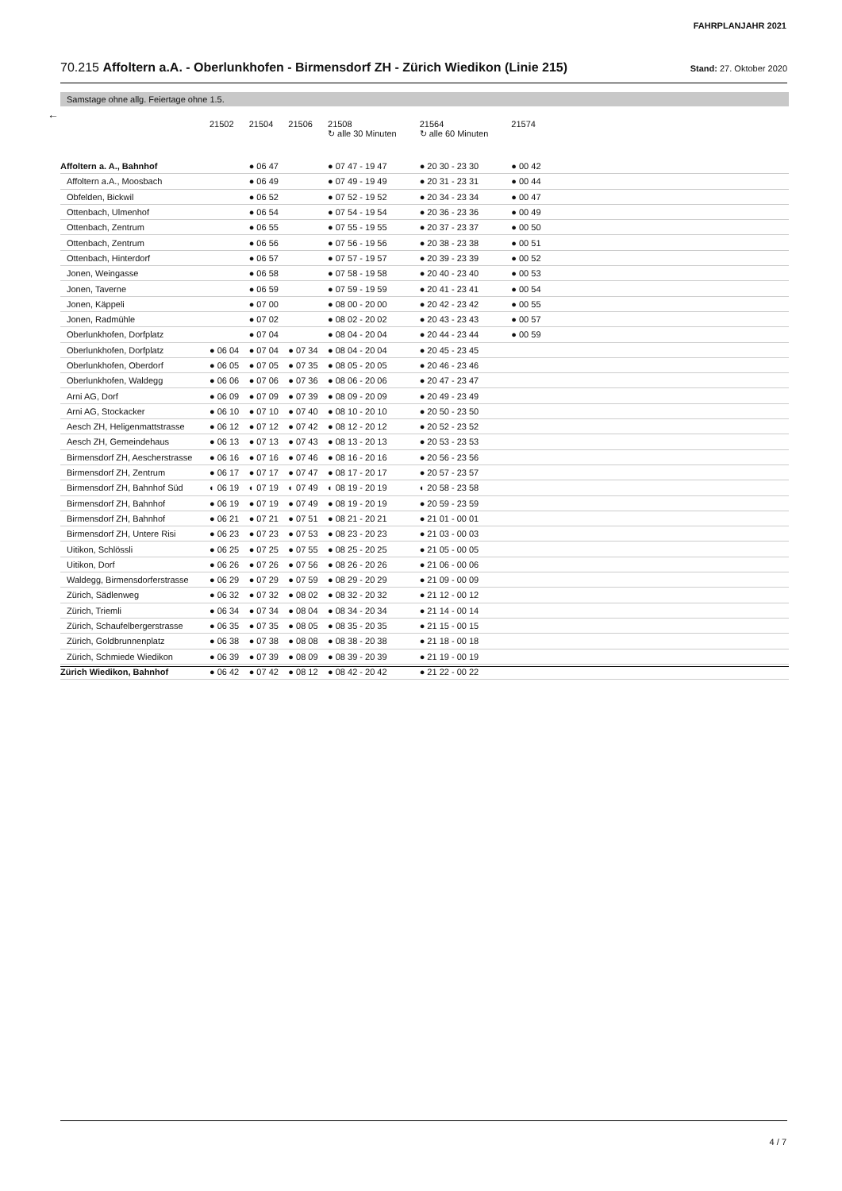FAHRPLANJAHR 2021
70.215 Affoltern a.A. - Oberlunkhofen - Birmensdorf ZH - Zürich Wiedikon (Linie 215) Stand: 27. Oktober 2020
Samstage ohne allg. Feiertage ohne 1.5.
←
| | 21502 | 21504 | 21506 | 21508 ↻ alle 30 Minuten | 21564 ↻ alle 60 Minuten | 21574 | |
| --- | --- | --- | --- | --- | --- | --- | --- |
| Affoltern a. A., Bahnhof | | ● 06 47 | | ● 07 47 - 19 47 | ● 20 30 - 23 30 | ● 00 42 | |
| Affoltern a.A., Moosbach | | ● 06 49 | | ● 07 49 - 19 49 | ● 20 31 - 23 31 | ● 00 44 | |
| Obfelden, Bickwil | | ● 06 52 | | ● 07 52 - 19 52 | ● 20 34 - 23 34 | ● 00 47 | |
| Ottenbach, Ulmenhof | | ● 06 54 | | ● 07 54 - 19 54 | ● 20 36 - 23 36 | ● 00 49 | |
| Ottenbach, Zentrum | | ● 06 55 | | ● 07 55 - 19 55 | ● 20 37 - 23 37 | ● 00 50 | |
| Ottenbach, Zentrum | | ● 06 56 | | ● 07 56 - 19 56 | ● 20 38 - 23 38 | ● 00 51 | |
| Ottenbach, Hinterdorf | | ● 06 57 | | ● 07 57 - 19 57 | ● 20 39 - 23 39 | ● 00 52 | |
| Jonen, Weingasse | | ● 06 58 | | ● 07 58 - 19 58 | ● 20 40 - 23 40 | ● 00 53 | |
| Jonen, Taverne | | ● 06 59 | | ● 07 59 - 19 59 | ● 20 41 - 23 41 | ● 00 54 | |
| Jonen, Käppeli | | ● 07 00 | | ● 08 00 - 20 00 | ● 20 42 - 23 42 | ● 00 55 | |
| Jonen, Radmühle | | ● 07 02 | | ● 08 02 - 20 02 | ● 20 43 - 23 43 | ● 00 57 | |
| Oberlunkhofen, Dorfplatz | | ● 07 04 | | ● 08 04 - 20 04 | ● 20 44 - 23 44 | ● 00 59 | |
| Oberlunkhofen, Dorfplatz | ● 06 04 | ● 07 04 | ● 07 34 | ● 08 04 - 20 04 | ● 20 45 - 23 45 | | |
| Oberlunkhofen, Oberdorf | ● 06 05 | ● 07 05 | ● 07 35 | ● 08 05 - 20 05 | ● 20 46 - 23 46 | | |
| Oberlunkhofen, Waldegg | ● 06 06 | ● 07 06 | ● 07 36 | ● 08 06 - 20 06 | ● 20 47 - 23 47 | | |
| Arni AG, Dorf | ● 06 09 | ● 07 09 | ● 07 39 | ● 08 09 - 20 09 | ● 20 49 - 23 49 | | |
| Arni AG, Stockacker | ● 06 10 | ● 07 10 | ● 07 40 | ● 08 10 - 20 10 | ● 20 50 - 23 50 | | |
| Aesch ZH, Heligenmattstrasse | ● 06 12 | ● 07 12 | ● 07 42 | ● 08 12 - 20 12 | ● 20 52 - 23 52 | | |
| Aesch ZH, Gemeindehaus | ● 06 13 | ● 07 13 | ● 07 43 | ● 08 13 - 20 13 | ● 20 53 - 23 53 | | |
| Birmensdorf ZH, Aescherstrasse | ● 06 16 | ● 07 16 | ● 07 46 | ● 08 16 - 20 16 | ● 20 56 - 23 56 | | |
| Birmensdorf ZH, Zentrum | ● 06 17 | ● 07 17 | ● 07 47 | ● 08 17 - 20 17 | ● 20 57 - 23 57 | | |
| Birmensdorf ZH, Bahnhof Süd | ◐ 06 19 | ◐ 07 19 | ◐ 07 49 | ◐ 08 19 - 20 19 | ◐ 20 58 - 23 58 | | |
| Birmensdorf ZH, Bahnhof | ● 06 19 | ● 07 19 | ● 07 49 | ● 08 19 - 20 19 | ● 20 59 - 23 59 | | |
| Birmensdorf ZH, Bahnhof | ● 06 21 | ● 07 21 | ● 07 51 | ● 08 21 - 20 21 | ● 21 01 - 00 01 | | |
| Birmensdorf ZH, Untere Risi | ● 06 23 | ● 07 23 | ● 07 53 | ● 08 23 - 20 23 | ● 21 03 - 00 03 | | |
| Uitikon, Schlössli | ● 06 25 | ● 07 25 | ● 07 55 | ● 08 25 - 20 25 | ● 21 05 - 00 05 | | |
| Uitikon, Dorf | ● 06 26 | ● 07 26 | ● 07 56 | ● 08 26 - 20 26 | ● 21 06 - 00 06 | | |
| Waldegg, Birmensdorferstrasse | ● 06 29 | ● 07 29 | ● 07 59 | ● 08 29 - 20 29 | ● 21 09 - 00 09 | | |
| Zürich, Sädlenweg | ● 06 32 | ● 07 32 | ● 08 02 | ● 08 32 - 20 32 | ● 21 12 - 00 12 | | |
| Zürich, Triemli | ● 06 34 | ● 07 34 | ● 08 04 | ● 08 34 - 20 34 | ● 21 14 - 00 14 | | |
| Zürich, Schaufelbergerstrasse | ● 06 35 | ● 07 35 | ● 08 05 | ● 08 35 - 20 35 | ● 21 15 - 00 15 | | |
| Zürich, Goldbrunnenplatz | ● 06 38 | ● 07 38 | ● 08 08 | ● 08 38 - 20 38 | ● 21 18 - 00 18 | | |
| Zürich, Schmiede Wiedikon | ● 06 39 | ● 07 39 | ● 08 09 | ● 08 39 - 20 39 | ● 21 19 - 00 19 | | |
| Zürich Wiedikon, Bahnhof | ● 06 42 | ● 07 42 | ● 08 12 | ● 08 42 - 20 42 | ● 21 22 - 00 22 | | |
4 / 7